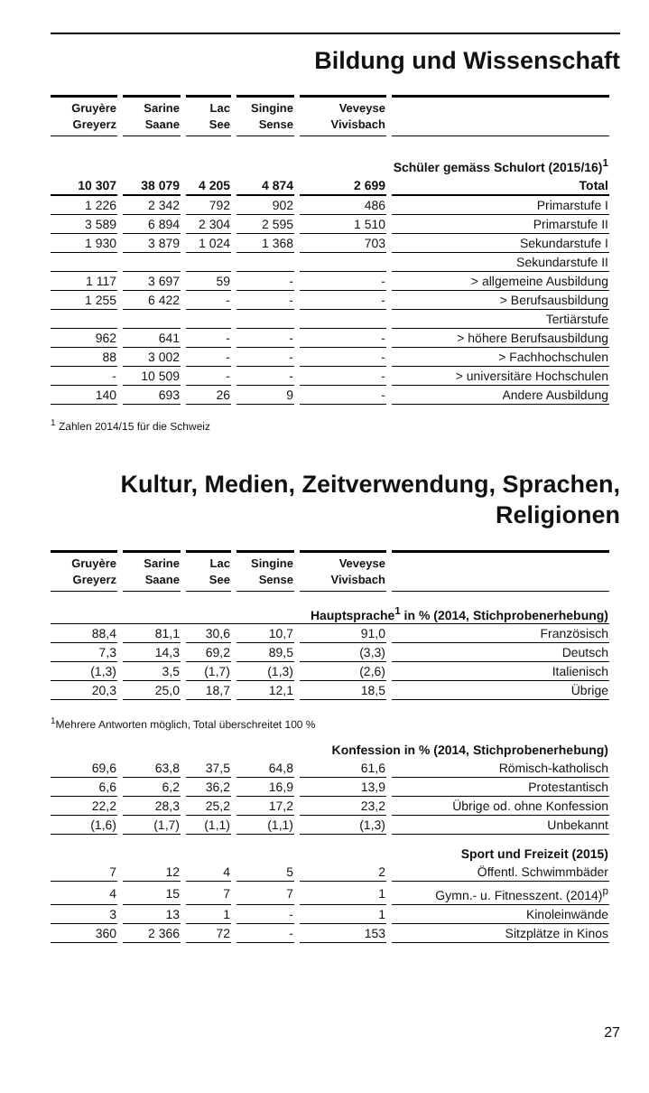Bildung und Wissenschaft
| Gruyère Greyerz | Sarine Saane | Lac See | Singine Sense | Veveyse Vivisbach | |
| --- | --- | --- | --- | --- | --- |
| Schüler gemäss Schulort (2015/16)<sup>1</sup> | | | | | |
| 10 307 | 38 079 | 4 205 | 4 874 | 2 699 | Total |
| 1 226 | 2 342 | 792 | 902 | 486 | Primarstufe I |
| 3 589 | 6 894 | 2 304 | 2 595 | 1 510 | Primarstufe II |
| 1 930 | 3 879 | 1 024 | 1 368 | 703 | Sekundarstufe I |
| | | | | | Sekundarstufe II |
| 1 117 | 3 697 | 59 | - | - | > allgemeine Ausbildung |
| 1 255 | 6 422 | - | - | - | > Berufsausbildung |
| | | | | | Tertiärstufe |
| 962 | 641 | - | - | - | > höhere Berufsausbildung |
| 88 | 3 002 | - | - | - | > Fachhochschulen |
| - | 10 509 | - | - | - | > universitäre Hochschulen |
| 140 | 693 | 26 | 9 | - | Andere Ausbildung |
<sup>1</sup> Zahlen 2014/15 für die Schweiz
Kultur, Medien, Zeitverwendung, Sprachen, Religionen
| Gruyère Greyerz | Sarine Saane | Lac See | Singine Sense | Veveyse Vivisbach | |
| --- | --- | --- | --- | --- | --- |
| Hauptsprache<sup>1</sup> in % (2014, Stichprobenerhebung) | | | | | |
| 88,4 | 81,1 | 30,6 | 10,7 | 91,0 | Französisch |
| 7,3 | 14,3 | 69,2 | 89,5 | (3,3) | Deutsch |
| (1,3) | 3,5 | (1,7) | (1,3) | (2,6) | Italienisch |
| 20,3 | 25,0 | 18,7 | 12,1 | 18,5 | Übrige |
| <sup>1</sup> Mehrere Antworten möglich, Total überschreitet 100 % | | | | | |
| Konfession in % (2014, Stichprobenerhebung) | | | | | |
| 69,6 | 63,8 | 37,5 | 64,8 | 61,6 | Römisch-katholisch |
| 6,6 | 6,2 | 36,2 | 16,9 | 13,9 | Protestantisch |
| 22,2 | 28,3 | 25,2 | 17,2 | 23,2 | Übrige od. ohne Konfession |
| (1,6) | (1,7) | (1,1) | (1,1) | (1,3) | Unbekannt |
| Sport und Freizeit (2015) | | | | | |
| 7 | 12 | 4 | 5 | 2 | Öffentl. Schwimmbäder |
| 4 | 15 | 7 | 7 | 1 | Gymn.- u. Fitnesszent. (2014)<sup>p</sup> |
| 3 | 13 | 1 | - | 1 | Kinoleinwände |
| 360 | 2 366 | 72 | - | 153 | Sitzplätze in Kinos |
27